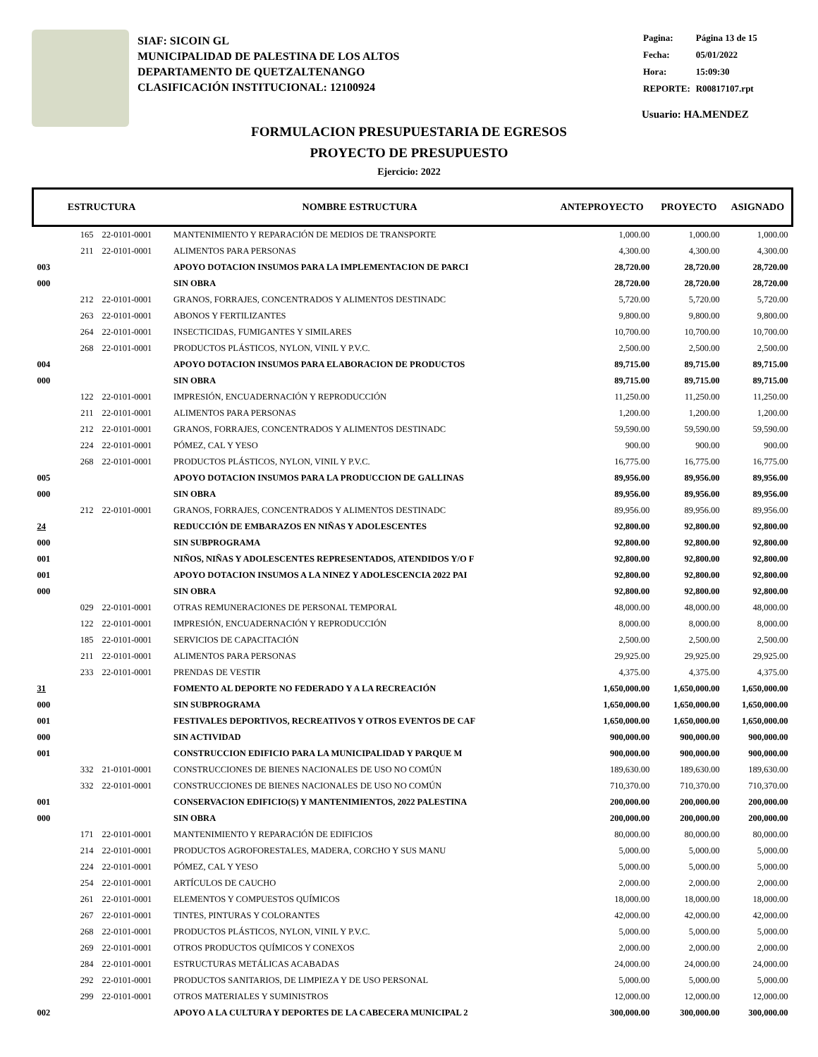SIAF: SICOIN GL
MUNICIPALIDAD DE PALESTINA DE LOS ALTOS
DEPARTAMENTO DE QUETZALTENANGO
CLASIFICACIÓN INSTITUCIONAL: 12100924
| Pagina: | Página 13 de 15 |
| Fecha: | 05/01/2022 |
| Hora: | 15:09:30 |
| REPORTE: | R00817107.rpt |
Usuario: HA.MENDEZ
FORMULACION PRESUPUESTARIA DE EGRESOS
PROYECTO DE PRESUPUESTO
Ejercicio: 2022
| ESTRUCTURA | | NOMBRE ESTRUCTURA | ANTEPROYECTO | PROYECTO | ASIGNADO |
| --- | --- | --- | --- | --- | --- |
| 165 | 22-0101-0001 | MANTENIMIENTO Y REPARACIÓN DE MEDIOS DE TRANSPORTE | 1,000.00 | 1,000.00 | 1,000.00 |
| 211 | 22-0101-0001 | ALIMENTOS PARA PERSONAS | 4,300.00 | 4,300.00 | 4,300.00 |
| 003 | | APOYO DOTACION INSUMOS PARA LA IMPLEMENTACION DE PARCI | 28,720.00 | 28,720.00 | 28,720.00 |
| 000 | | SIN OBRA | 28,720.00 | 28,720.00 | 28,720.00 |
| 212 | 22-0101-0001 | GRANOS, FORRAJES, CONCENTRADOS Y ALIMENTOS DESTINADC | 5,720.00 | 5,720.00 | 5,720.00 |
| 263 | 22-0101-0001 | ABONOS Y FERTILIZANTES | 9,800.00 | 9,800.00 | 9,800.00 |
| 264 | 22-0101-0001 | INSECTICIDAS, FUMIGANTES Y SIMILARES | 10,700.00 | 10,700.00 | 10,700.00 |
| 268 | 22-0101-0001 | PRODUCTOS PLÁSTICOS, NYLON, VINIL Y P.V.C. | 2,500.00 | 2,500.00 | 2,500.00 |
| 004 | | APOYO DOTACION INSUMOS PARA ELABORACION DE PRODUCTOS | 89,715.00 | 89,715.00 | 89,715.00 |
| 000 | | SIN OBRA | 89,715.00 | 89,715.00 | 89,715.00 |
| 122 | 22-0101-0001 | IMPRESIÓN, ENCUADERNACIÓN Y REPRODUCCIÓN | 11,250.00 | 11,250.00 | 11,250.00 |
| 211 | 22-0101-0001 | ALIMENTOS PARA PERSONAS | 1,200.00 | 1,200.00 | 1,200.00 |
| 212 | 22-0101-0001 | GRANOS, FORRAJES, CONCENTRADOS Y ALIMENTOS DESTINADC | 59,590.00 | 59,590.00 | 59,590.00 |
| 224 | 22-0101-0001 | PÓMEZ, CAL Y YESO | 900.00 | 900.00 | 900.00 |
| 268 | 22-0101-0001 | PRODUCTOS PLÁSTICOS, NYLON, VINIL Y P.V.C. | 16,775.00 | 16,775.00 | 16,775.00 |
| 005 | | APOYO DOTACION INSUMOS PARA LA PRODUCCION DE GALLINAS | 89,956.00 | 89,956.00 | 89,956.00 |
| 000 | | SIN OBRA | 89,956.00 | 89,956.00 | 89,956.00 |
| 212 | 22-0101-0001 | GRANOS, FORRAJES, CONCENTRADOS Y ALIMENTOS DESTINADC | 89,956.00 | 89,956.00 | 89,956.00 |
| 24 | | REDUCCIÓN DE EMBARAZOS EN NIÑAS Y ADOLESCENTES | 92,800.00 | 92,800.00 | 92,800.00 |
| 000 | | SIN SUBPROGRAMA | 92,800.00 | 92,800.00 | 92,800.00 |
| 001 | | NIÑOS, NIÑAS Y ADOLESCENTES REPRESENTADOS, ATENDIDOS Y/O F | 92,800.00 | 92,800.00 | 92,800.00 |
| 001 | | APOYO DOTACION INSUMOS A LA NINEZ Y ADOLESCENCIA 2022 PAI | 92,800.00 | 92,800.00 | 92,800.00 |
| 000 | | SIN OBRA | 92,800.00 | 92,800.00 | 92,800.00 |
| 029 | 22-0101-0001 | OTRAS REMUNERACIONES DE PERSONAL TEMPORAL | 48,000.00 | 48,000.00 | 48,000.00 |
| 122 | 22-0101-0001 | IMPRESIÓN, ENCUADERNACIÓN Y REPRODUCCIÓN | 8,000.00 | 8,000.00 | 8,000.00 |
| 185 | 22-0101-0001 | SERVICIOS DE CAPACITACIÓN | 2,500.00 | 2,500.00 | 2,500.00 |
| 211 | 22-0101-0001 | ALIMENTOS PARA PERSONAS | 29,925.00 | 29,925.00 | 29,925.00 |
| 233 | 22-0101-0001 | PRENDAS DE VESTIR | 4,375.00 | 4,375.00 | 4,375.00 |
| 31 | | FOMENTO AL DEPORTE NO FEDERADO Y A LA RECREACIÓN | 1,650,000.00 | 1,650,000.00 | 1,650,000.00 |
| 000 | | SIN SUBPROGRAMA | 1,650,000.00 | 1,650,000.00 | 1,650,000.00 |
| 001 | | FESTIVALES DEPORTIVOS, RECREATIVOS Y OTROS EVENTOS DE CAF | 1,650,000.00 | 1,650,000.00 | 1,650,000.00 |
| 000 | | SIN ACTIVIDAD | 900,000.00 | 900,000.00 | 900,000.00 |
| 001 | | CONSTRUCCION EDIFICIO PARA LA MUNICIPALIDAD Y PARQUE M | 900,000.00 | 900,000.00 | 900,000.00 |
| 332 | 21-0101-0001 | CONSTRUCCIONES DE BIENES NACIONALES DE USO NO COMÚN | 189,630.00 | 189,630.00 | 189,630.00 |
| 332 | 22-0101-0001 | CONSTRUCCIONES DE BIENES NACIONALES DE USO NO COMÚN | 710,370.00 | 710,370.00 | 710,370.00 |
| 001 | | CONSERVACION EDIFICIO(S) Y MANTENIMIENTOS, 2022 PALESTINA | 200,000.00 | 200,000.00 | 200,000.00 |
| 000 | | SIN OBRA | 200,000.00 | 200,000.00 | 200,000.00 |
| 171 | 22-0101-0001 | MANTENIMIENTO Y REPARACIÓN DE EDIFICIOS | 80,000.00 | 80,000.00 | 80,000.00 |
| 214 | 22-0101-0001 | PRODUCTOS AGROFORESTALES, MADERA, CORCHO Y SUS MANU | 5,000.00 | 5,000.00 | 5,000.00 |
| 224 | 22-0101-0001 | PÓMEZ, CAL Y YESO | 5,000.00 | 5,000.00 | 5,000.00 |
| 254 | 22-0101-0001 | ARTÍCULOS DE CAUCHO | 2,000.00 | 2,000.00 | 2,000.00 |
| 261 | 22-0101-0001 | ELEMENTOS Y COMPUESTOS QUÍMICOS | 18,000.00 | 18,000.00 | 18,000.00 |
| 267 | 22-0101-0001 | TINTES, PINTURAS Y COLORANTES | 42,000.00 | 42,000.00 | 42,000.00 |
| 268 | 22-0101-0001 | PRODUCTOS PLÁSTICOS, NYLON, VINIL Y P.V.C. | 5,000.00 | 5,000.00 | 5,000.00 |
| 269 | 22-0101-0001 | OTROS PRODUCTOS QUÍMICOS Y CONEXOS | 2,000.00 | 2,000.00 | 2,000.00 |
| 284 | 22-0101-0001 | ESTRUCTURAS METÁLICAS ACABADAS | 24,000.00 | 24,000.00 | 24,000.00 |
| 292 | 22-0101-0001 | PRODUCTOS SANITARIOS, DE LIMPIEZA Y DE USO PERSONAL | 5,000.00 | 5,000.00 | 5,000.00 |
| 299 | 22-0101-0001 | OTROS MATERIALES Y SUMINISTROS | 12,000.00 | 12,000.00 | 12,000.00 |
| 002 | | APOYO A LA CULTURA Y DEPORTES DE LA CABECERA MUNICIPAL 2 | 300,000.00 | 300,000.00 | 300,000.00 |